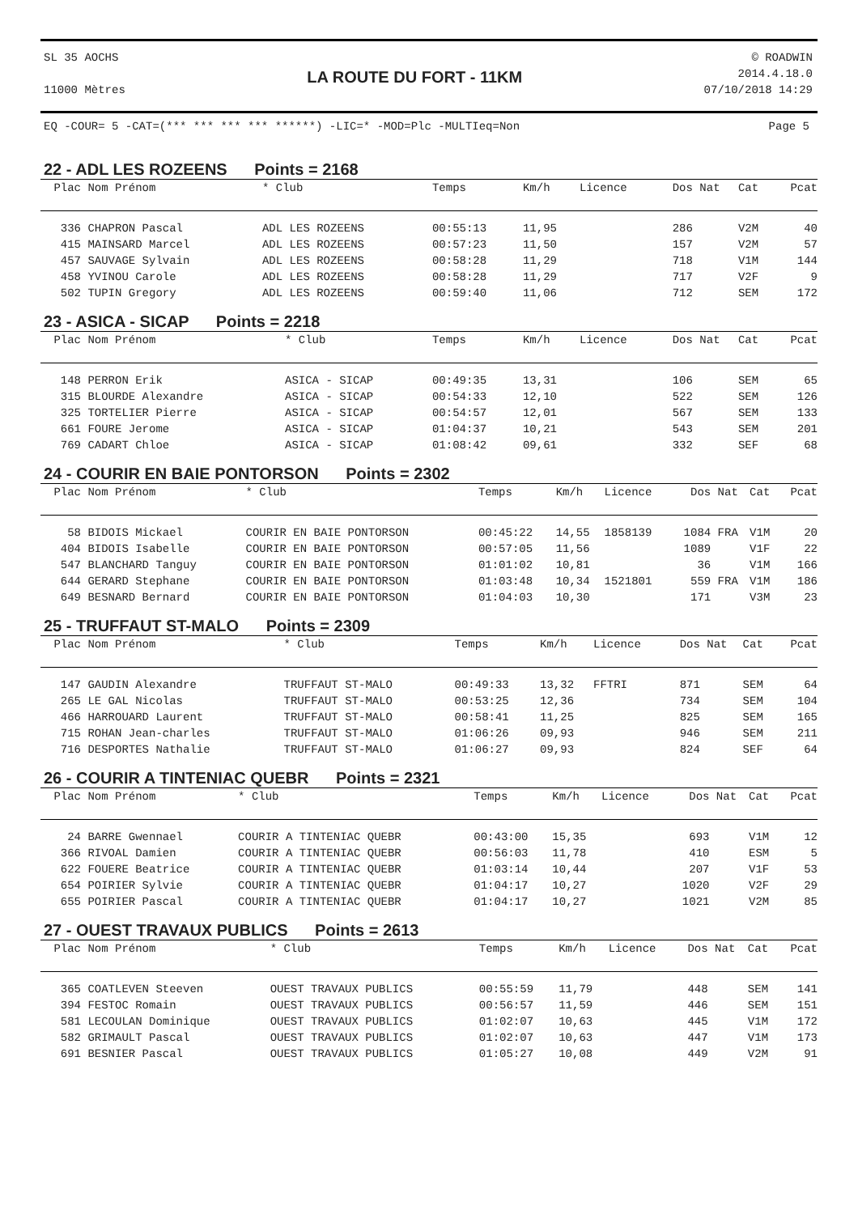SL 35 AOCHS
11000 Mètres
LA ROUTE DU FORT - 11KM
© ROADWIN
2014.4.18.0
07/10/2018 14:29
EQ -COUR= 5 -CAT=(*** *** *** *** ******) -LIC=* -MOD=Plc -MULTIeq=Non Page 5
22 - ADL LES ROZEENS Points = 2168
| Plac | Nom Prénom | * Club | Temps | Km/h | Licence | Dos | Nat | Cat | Pcat |
| --- | --- | --- | --- | --- | --- | --- | --- | --- | --- |
| 336 | CHAPRON Pascal | ADL LES ROZEENS | 00:55:13 | 11,95 | | 286 | | V2M | 40 |
| 415 | MAINSARD Marcel | ADL LES ROZEENS | 00:57:23 | 11,50 | | 157 | | V2M | 57 |
| 457 | SAUVAGE Sylvain | ADL LES ROZEENS | 00:58:28 | 11,29 | | 718 | | V1M | 144 |
| 458 | YVINOU Carole | ADL LES ROZEENS | 00:58:28 | 11,29 | | 717 | | V2F | 9 |
| 502 | TUPIN Gregory | ADL LES ROZEENS | 00:59:40 | 11,06 | | 712 | | SEM | 172 |
23 - ASICA - SICAP Points = 2218
| Plac | Nom Prénom | * Club | Temps | Km/h | Licence | Dos | Nat | Cat | Pcat |
| --- | --- | --- | --- | --- | --- | --- | --- | --- | --- |
| 148 | PERRON Erik | ASICA - SICAP | 00:49:35 | 13,31 | | 106 | | SEM | 65 |
| 315 | BLOURDE Alexandre | ASICA - SICAP | 00:54:33 | 12,10 | | 522 | | SEM | 126 |
| 325 | TORTELIER Pierre | ASICA - SICAP | 00:54:57 | 12,01 | | 567 | | SEM | 133 |
| 661 | FOURE Jerome | ASICA - SICAP | 01:04:37 | 10,21 | | 543 | | SEM | 201 |
| 769 | CADART Chloe | ASICA - SICAP | 01:08:42 | 09,61 | | 332 | | SEF | 68 |
24 - COURIR EN BAIE PONTORSON Points = 2302
| Plac | Nom Prénom | * Club | Temps | Km/h | Licence | Dos | Nat | Cat | Pcat |
| --- | --- | --- | --- | --- | --- | --- | --- | --- | --- |
| 58 | BIDOIS Mickael | COURIR EN BAIE PONTORSON | 00:45:22 | 14,55 | 1858139 | 1084 | FRA | V1M | 20 |
| 404 | BIDOIS Isabelle | COURIR EN BAIE PONTORSON | 00:57:05 | 11,56 | | 1089 | | V1F | 22 |
| 547 | BLANCHARD Tanguy | COURIR EN BAIE PONTORSON | 01:01:02 | 10,81 | | 36 | | V1M | 166 |
| 644 | GERARD Stephane | COURIR EN BAIE PONTORSON | 01:03:48 | 10,34 | 1521801 | 559 | FRA | V1M | 186 |
| 649 | BESNARD Bernard | COURIR EN BAIE PONTORSON | 01:04:03 | 10,30 | | 171 | | V3M | 23 |
25 - TRUFFAUT ST-MALO Points = 2309
| Plac | Nom Prénom | * Club | Temps | Km/h | Licence | Dos | Nat | Cat | Pcat |
| --- | --- | --- | --- | --- | --- | --- | --- | --- | --- |
| 147 | GAUDIN Alexandre | TRUFFAUT ST-MALO | 00:49:33 | 13,32 | FFTRI | 871 | | SEM | 64 |
| 265 | LE GAL Nicolas | TRUFFAUT ST-MALO | 00:53:25 | 12,36 | | 734 | | SEM | 104 |
| 466 | HARROUARD Laurent | TRUFFAUT ST-MALO | 00:58:41 | 11,25 | | 825 | | SEM | 165 |
| 715 | ROHAN Jean-charles | TRUFFAUT ST-MALO | 01:06:26 | 09,93 | | 946 | | SEM | 211 |
| 716 | DESPORTES Nathalie | TRUFFAUT ST-MALO | 01:06:27 | 09,93 | | 824 | | SEF | 64 |
26 - COURIR A TINTENIAC QUEBR Points = 2321
| Plac | Nom Prénom | * Club | Temps | Km/h | Licence | Dos | Nat | Cat | Pcat |
| --- | --- | --- | --- | --- | --- | --- | --- | --- | --- |
| 24 | BARRE Gwennael | COURIR A TINTENIAC QUEBR | 00:43:00 | 15,35 | | 693 | | V1M | 12 |
| 366 | RIVOAL Damien | COURIR A TINTENIAC QUEBR | 00:56:03 | 11,78 | | 410 | | ESM | 5 |
| 622 | FOUERE Beatrice | COURIR A TINTENIAC QUEBR | 01:03:14 | 10,44 | | 207 | | V1F | 53 |
| 654 | POIRIER Sylvie | COURIR A TINTENIAC QUEBR | 01:04:17 | 10,27 | | 1020 | | V2F | 29 |
| 655 | POIRIER Pascal | COURIR A TINTENIAC QUEBR | 01:04:17 | 10,27 | | 1021 | | V2M | 85 |
27 - OUEST TRAVAUX PUBLICS Points = 2613
| Plac | Nom Prénom | * Club | Temps | Km/h | Licence | Dos | Nat | Cat | Pcat |
| --- | --- | --- | --- | --- | --- | --- | --- | --- | --- |
| 365 | COATLEVEN Steeven | OUEST TRAVAUX PUBLICS | 00:55:59 | 11,79 | | 448 | | SEM | 141 |
| 394 | FESTOC Romain | OUEST TRAVAUX PUBLICS | 00:56:57 | 11,59 | | 446 | | SEM | 151 |
| 581 | LECOULAN Dominique | OUEST TRAVAUX PUBLICS | 01:02:07 | 10,63 | | 445 | | V1M | 172 |
| 582 | GRIMAULT Pascal | OUEST TRAVAUX PUBLICS | 01:02:07 | 10,63 | | 447 | | V1M | 173 |
| 691 | BESNIER Pascal | OUEST TRAVAUX PUBLICS | 01:05:27 | 10,08 | | 449 | | V2M | 91 |